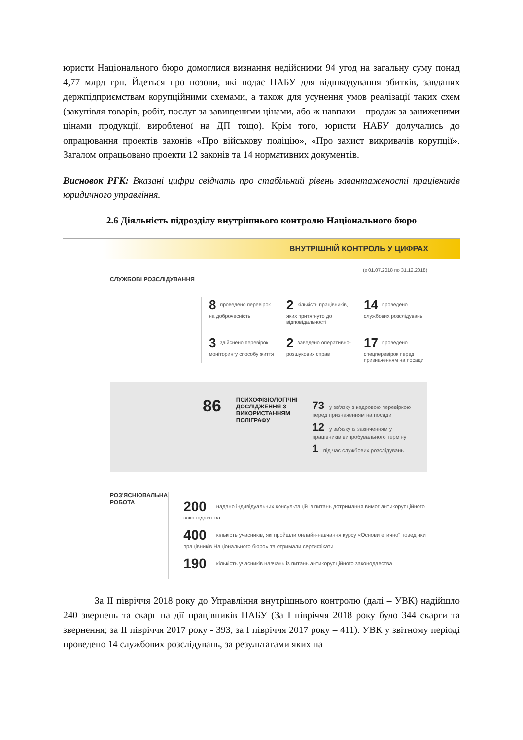юристи Національного бюро домоглися визнання недійсними 94 угод на загальну суму понад 4,77 млрд грн. Йдеться про позови, які подає НАБУ для відшкодування збитків, завданих держпідприємствам корупційними схемами, а також для усунення умов реалізації таких схем (закупівля товарів, робіт, послуг за завищеними цінами, або ж навпаки – продаж за заниженими цінами продукції, виробленої на ДП тощо). Крім того, юристи НАБУ долучались до опрацювання проектів законів «Про військову поліцію», «Про захист викривачів корупції». Загалом опрацьовано проекти 12 законів та 14 нормативних документів.
Висновок РГК: Вказані цифри свідчать про стабільний рівень завантаженості працівників юридичного управління.
2.6 Діяльність підрозділу внутрішнього контролю Національного бюро
ВНУТРІШНІЙ КОНТРОЛЬ У ЦИФРАХ
(з 01.07.2018 по 31.12.2018)
СЛУЖБОВІ РОЗСЛІДУВАННЯ
8 проведено перевірок на доброчесність
2 кількість працівників, яких притягнуто до відповідальності
14 проведено службових розслідувань
3 здійснено перевірок моніторингу способу життя
2 заведено оперативно-розшукових справ
17 проведено спецперевірок перед призначенням на посади
86
ПСИХОФІЗІОЛОГІЧНІ ДОСЛІДЖЕННЯ З ВИКОРИСТАННЯМ ПОЛІГРАФУ
73 у зв'язку з кадровою перевіркою перед призначенням на посади
12 у зв'язку із закінченням у працівників випробувального терміну
1 під час службових розслідувань
РОЗ'ЯСНЮВАЛЬНА РОБОТА
200 надано індивідуальних консультацій із питань дотримання вимог антикорупційного законодавства
400 кількість учасників, які пройшли онлайн-навчання курсу «Основи етичної поведінки працівників Національного бюро» та отримали сертифікати
190 кількість учасників навчань із питань антикорупційного законодавства
За ІІ півріччя 2018 року до Управління внутрішнього контролю (далі – УВК) надійшло 240 звернень та скарг на дії працівників НАБУ (За І півріччя 2018 року було 344 скарги та звернення; за ІІ півріччя 2017 року - 393, за І півріччя 2017 року – 411). УВК у звітному періоді проведено 14 службових розслідувань, за результатами яких на